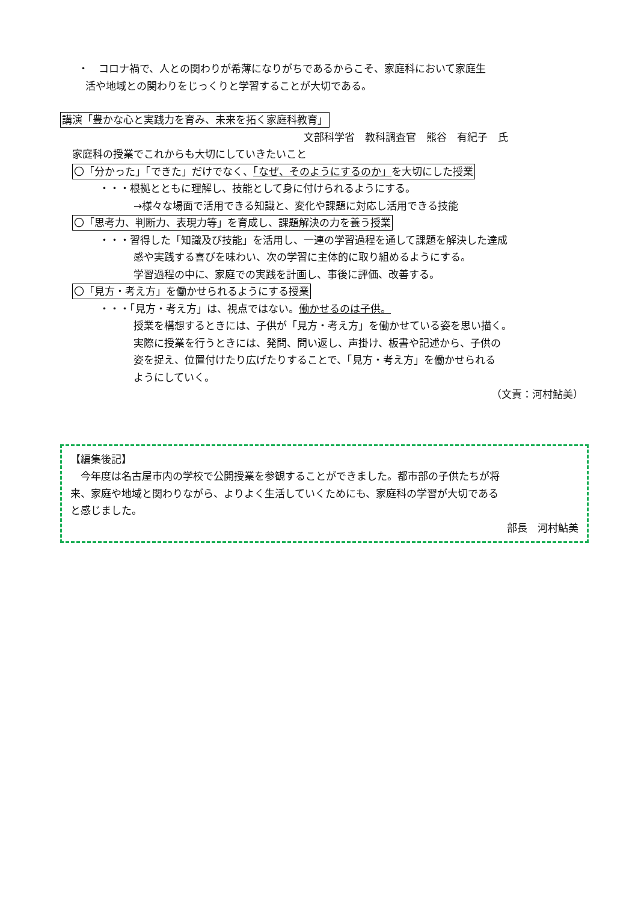・　コロナ禍で、人との関わりが希薄になりがちであるからこそ、家庭科において家庭生
活や地域との関わりをじっくりと学習することが大切である。
講演「豊かな心と実践力を育み、未来を拓く家庭科教育」
文部科学省　教科調査官　熊谷　有紀子　氏
家庭科の授業でこれからも大切にしていきたいこと
〇「分かった」「できた」だけでなく、「なぜ、そのようにするのか」を大切にした授業
・・・根拠とともに理解し、技能として身に付けられるようにする。
→様々な場面で活用できる知識と、変化や課題に対応し活用できる技能
〇「思考力、判断力、表現力等」を育成し、課題解決の力を養う授業
・・・習得した「知識及び技能」を活用し、一連の学習過程を通して課題を解決した達成
感や実践する喜びを味わい、次の学習に主体的に取り組めるようにする。
学習過程の中に、家庭での実践を計画し、事後に評価、改善する。
〇「見方・考え方」を働かせられるようにする授業
・・・「見方・考え方」は、視点ではない。働かせるのは子供。
授業を構想するときには、子供が「見方・考え方」を働かせている姿を思い描く。
実際に授業を行うときには、発問、問い返し、声掛け、板書や記述から、子供の
姿を捉え、位置付けたり広げたりすることで、「見方・考え方」を働かせられる
ようにしていく。
（文責：河村鮎美）
【編集後記】
　今年度は名古屋市内の学校で公開授業を参観することができました。都市部の子供たちが将
来、家庭や地域と関わりながら、よりよく生活していくためにも、家庭科の学習が大切である
と感じました。
部長　河村鮎美